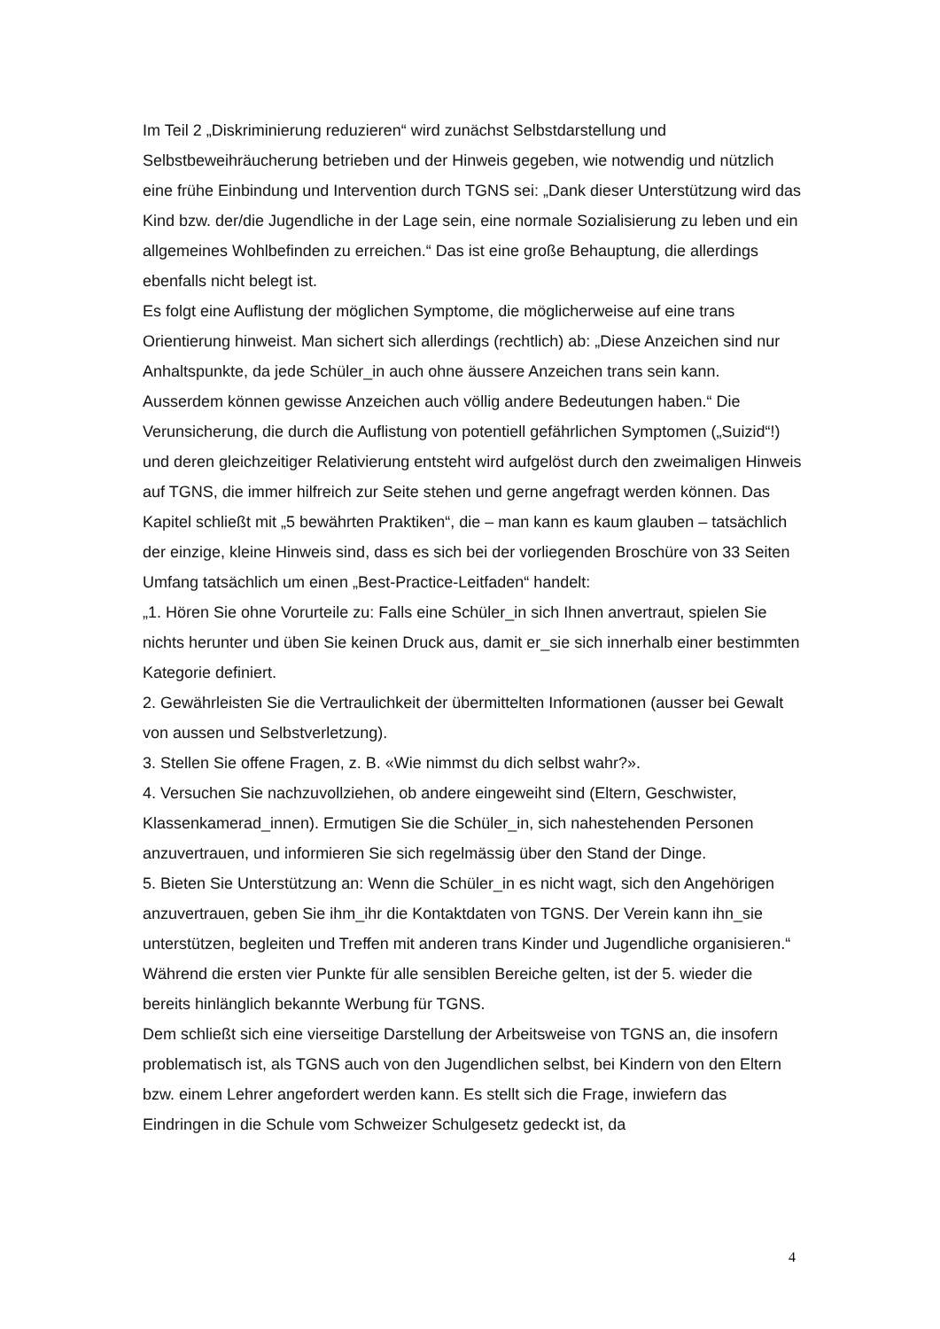Im Teil 2 „Diskriminierung reduzieren“ wird zunächst Selbstdarstellung und Selbstbeweihräucherung betrieben und der Hinweis gegeben, wie notwendig und nützlich eine frühe Einbindung und Intervention durch TGNS sei: „Dank dieser Unterstützung wird das Kind bzw. der/die Jugendliche in der Lage sein, eine normale Sozialisierung zu leben und ein allgemeines Wohlbefinden zu erreichen.“ Das ist eine große Behauptung, die allerdings ebenfalls nicht belegt ist.
Es folgt eine Auflistung der möglichen Symptome, die möglicherweise auf eine trans Orientierung hinweist. Man sichert sich allerdings (rechtlich) ab: „Diese Anzeichen sind nur Anhaltspunkte, da jede Schüler_in auch ohne äussere Anzeichen trans sein kann. Ausserdem können gewisse Anzeichen auch völlig andere Bedeutungen haben.“ Die Verunsicherung, die durch die Auflistung von potentiell gefährlichen Symptomen („Suizid“!) und deren gleichzeitiger Relativierung entsteht wird aufgelöst durch den zweimaligen Hinweis auf TGNS, die immer hilfreich zur Seite stehen und gerne angefragt werden können. Das Kapitel schließt mit „5 bewährten Praktiken“, die – man kann es kaum glauben – tatsächlich der einzige, kleine Hinweis sind, dass es sich bei der vorliegenden Broschüre von 33 Seiten Umfang tatsächlich um einen „Best-Practice-Leitfaden“ handelt:
„1. Hören Sie ohne Vorurteile zu: Falls eine Schüler_in sich Ihnen anvertraut, spielen Sie nichts herunter und üben Sie keinen Druck aus, damit er_sie sich innerhalb einer bestimmten Kategorie definiert.
2. Gewährleisten Sie die Vertraulichkeit der übermittelten Informationen (ausser bei Gewalt von aussen und Selbstverletzung).
3. Stellen Sie offene Fragen, z. B. «Wie nimmst du dich selbst wahr?».
4. Versuchen Sie nachzuvollziehen, ob andere eingeweiht sind (Eltern, Geschwister, Klassenkamerad_innen). Ermutigen Sie die Schüler_in, sich nahestehenden Personen anzuvertrauen, und informieren Sie sich regelmässig über den Stand der Dinge.
5. Bieten Sie Unterstützung an: Wenn die Schüler_in es nicht wagt, sich den Angehörigen anzuvertrauen, geben Sie ihm_ihr die Kontaktdaten von TGNS. Der Verein kann ihn_sie unterstützen, begleiten und Treffen mit anderen trans Kinder und Jugendliche organisieren.“
Während die ersten vier Punkte für alle sensiblen Bereiche gelten, ist der 5. wieder die bereits hinlänglich bekannte Werbung für TGNS.
Dem schließt sich eine vierseitige Darstellung der Arbeitsweise von TGNS an, die insofern problematisch ist, als TGNS auch von den Jugendlichen selbst, bei Kindern von den Eltern bzw. einem Lehrer angefordert werden kann. Es stellt sich die Frage, inwiefern das Eindringen in die Schule vom Schweizer Schulgesetz gedeckt ist, da
4